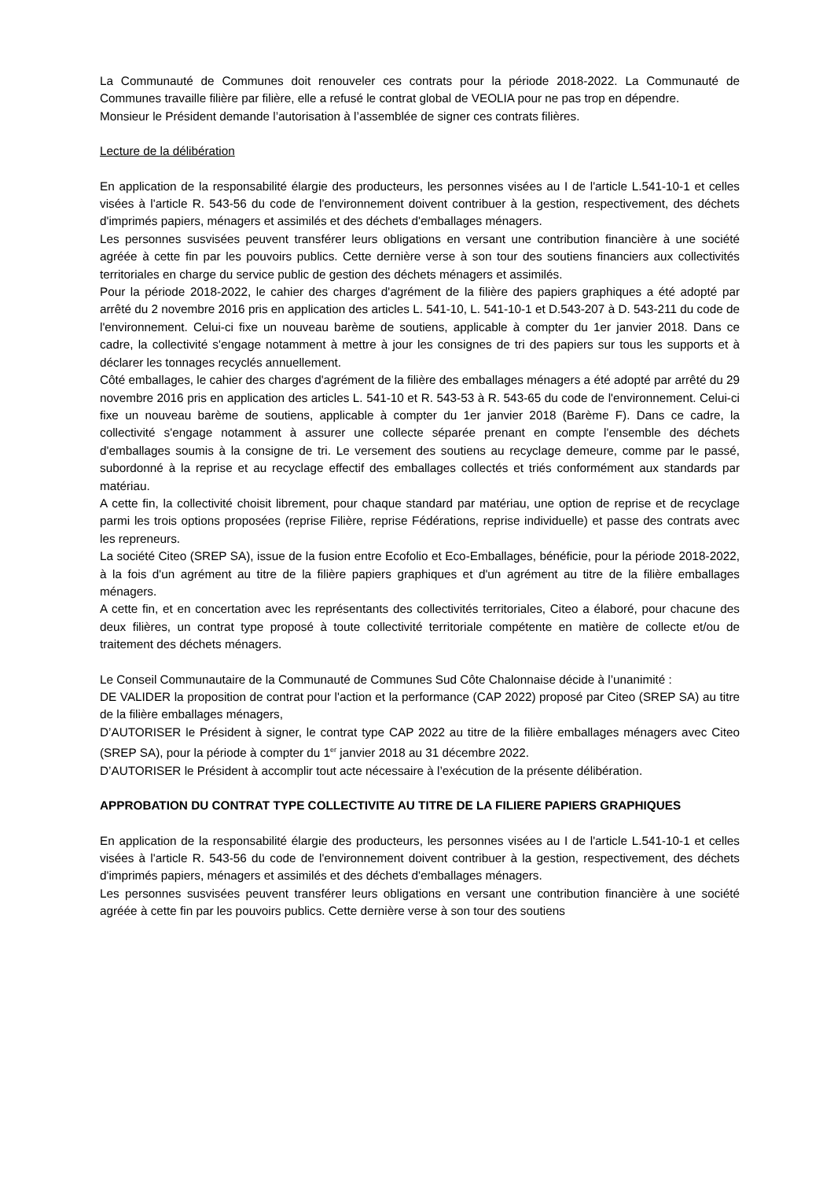La Communauté de Communes doit renouveler ces contrats pour la période 2018-2022. La Communauté de Communes travaille filière par filière, elle a refusé le contrat global de VEOLIA pour ne pas trop en dépendre.
Monsieur le Président demande l’autorisation à l’assemblée de signer ces contrats filières.
Lecture de la délibération
En application de la responsabilité élargie des producteurs, les personnes visées au I de l'article L.541-10-1 et celles visées à l'article R. 543-56 du code de l'environnement doivent contribuer à la gestion, respectivement, des déchets d'imprimés papiers, ménagers et assimilés et des déchets d'emballages ménagers.
Les personnes susvisées peuvent transférer leurs obligations en versant une contribution financière à une société agréée à cette fin par les pouvoirs publics. Cette dernière verse à son tour des soutiens financiers aux collectivités territoriales en charge du service public de gestion des déchets ménagers et assimilés.
Pour la période 2018-2022, le cahier des charges d'agrément de la filière des papiers graphiques a été adopté par arrêté du 2 novembre 2016 pris en application des articles L. 541-10, L. 541-10-1 et D.543-207 à D. 543-211 du code de l'environnement. Celui-ci fixe un nouveau barème de soutiens, applicable à compter du 1er janvier 2018. Dans ce cadre, la collectivité s'engage notamment à mettre à jour les consignes de tri des papiers sur tous les supports et à déclarer les tonnages recyclés annuellement.
Côté emballages, le cahier des charges d'agrément de la filière des emballages ménagers a été adopté par arrêté du 29 novembre 2016 pris en application des articles L. 541-10 et R. 543-53 à R. 543-65 du code de l'environnement. Celui-ci fixe un nouveau barème de soutiens, applicable à compter du 1er janvier 2018 (Barème F). Dans ce cadre, la collectivité s'engage notamment à assurer une collecte séparée prenant en compte l'ensemble des déchets d'emballages soumis à la consigne de tri. Le versement des soutiens au recyclage demeure, comme par le passé, subordonné à la reprise et au recyclage effectif des emballages collectés et triés conformément aux standards par matériau.
A cette fin, la collectivité choisit librement, pour chaque standard par matériau, une option de reprise et de recyclage parmi les trois options proposées (reprise Filière, reprise Fédérations, reprise individuelle) et passe des contrats avec les repreneurs.
La société Citeo (SREP SA), issue de la fusion entre Ecofolio et Eco-Emballages, bénéficie, pour la période 2018-2022, à la fois d'un agrément au titre de la filière papiers graphiques et d'un agrément au titre de la filière emballages ménagers.
A cette fin, et en concertation avec les représentants des collectivités territoriales, Citeo a élaboré, pour chacune des deux filières, un contrat type proposé à toute collectivité territoriale compétente en matière de collecte et/ou de traitement des déchets ménagers.
Le Conseil Communautaire de la Communauté de Communes Sud Côte Chalonnaise décide à l’unanimité :
DE VALIDER la proposition de contrat pour l'action et la performance (CAP 2022) proposé par Citeo (SREP SA) au titre de la filière emballages ménagers,
D’AUTORISER le Président à signer, le contrat type CAP 2022 au titre de la filière emballages ménagers avec Citeo (SREP SA), pour la période à compter du 1<sup>er</sup> janvier 2018 au 31 décembre 2022.
D’AUTORISER le Président à accomplir tout acte nécessaire à l’exécution de la présente délibération.
APPROBATION DU CONTRAT TYPE COLLECTIVITE AU TITRE DE LA FILIERE PAPIERS GRAPHIQUES
En application de la responsabilité élargie des producteurs, les personnes visées au I de l'article L.541-10-1 et celles visées à l'article R. 543-56 du code de l'environnement doivent contribuer à la gestion, respectivement, des déchets d'imprimés papiers, ménagers et assimilés et des déchets d'emballages ménagers.
Les personnes susvisées peuvent transférer leurs obligations en versant une contribution financière à une société agréée à cette fin par les pouvoirs publics. Cette dernière verse à son tour des soutiens